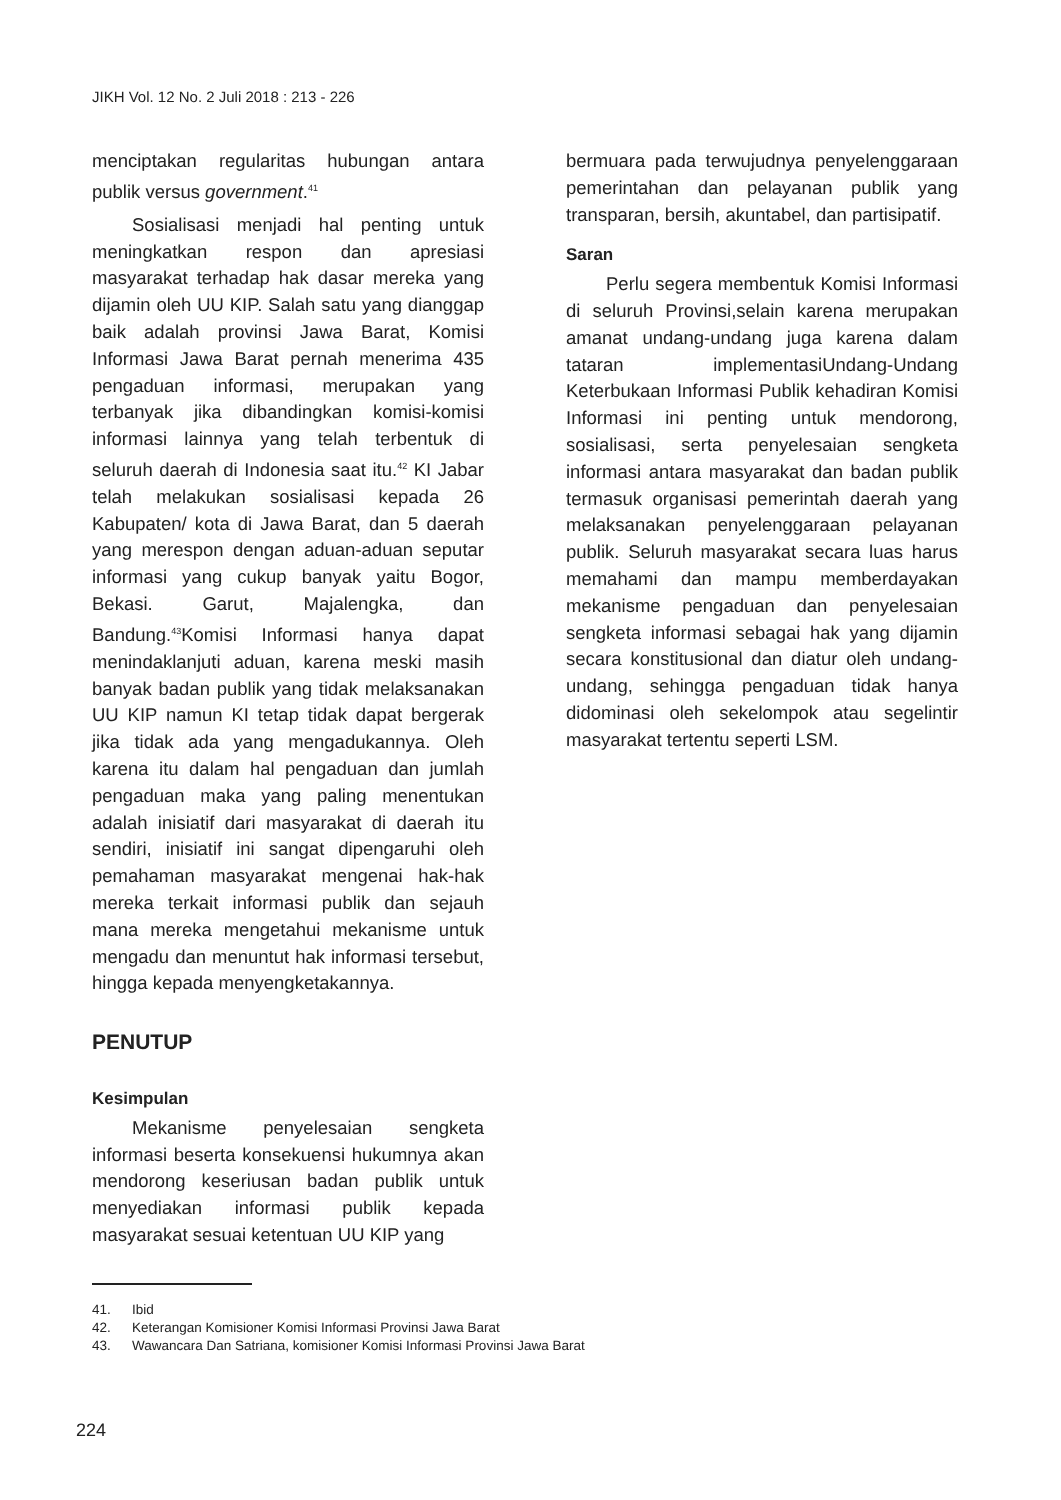JIKH Vol. 12 No. 2 Juli 2018 : 213 - 226
menciptakan regularitas hubungan antara publik versus government.<sup>41</sup>
Sosialisasi menjadi hal penting untuk meningkatkan respon dan apresiasi masyarakat terhadap hak dasar mereka yang dijamin oleh UU KIP. Salah satu yang dianggap baik adalah provinsi Jawa Barat, Komisi Informasi Jawa Barat pernah menerima 435 pengaduan informasi, merupakan yang terbanyak jika dibandingkan komisi-komisi informasi lainnya yang telah terbentuk di seluruh daerah di Indonesia saat itu.<sup>42</sup> KI Jabar telah melakukan sosialisasi kepada 26 Kabupaten/ kota di Jawa Barat, dan 5 daerah yang merespon dengan aduan-aduan seputar informasi yang cukup banyak yaitu Bogor, Bekasi. Garut, Majalengka, dan Bandung.<sup>43</sup>Komisi Informasi hanya dapat menindaklanjuti aduan, karena meski masih banyak badan publik yang tidak melaksanakan UU KIP namun KI tetap tidak dapat bergerak jika tidak ada yang mengadukannya. Oleh karena itu dalam hal pengaduan dan jumlah pengaduan maka yang paling menentukan adalah inisiatif dari masyarakat di daerah itu sendiri, inisiatif ini sangat dipengaruhi oleh pemahaman masyarakat mengenai hak-hak mereka terkait informasi publik dan sejauh mana mereka mengetahui mekanisme untuk mengadu dan menuntut hak informasi tersebut, hingga kepada menyengketakannya.
PENUTUP
Kesimpulan
Mekanisme penyelesaian sengketa informasi beserta konsekuensi hukumnya akan mendorong keseriusan badan publik untuk menyediakan informasi publik kepada masyarakat sesuai ketentuan UU KIP yang
bermuara pada terwujudnya penyelenggaraan pemerintahan dan pelayanan publik yang transparan, bersih, akuntabel, dan partisipatif.
Saran
Perlu segera membentuk Komisi Informasi di seluruh Provinsi,selain karena merupakan amanat undang-undang juga karena dalam tataran implementasiUndang-Undang Keterbukaan Informasi Publik kehadiran Komisi Informasi ini penting untuk mendorong, sosialisasi, serta penyelesaian sengketa informasi antara masyarakat dan badan publik termasuk organisasi pemerintah daerah yang melaksanakan penyelenggaraan pelayanan publik. Seluruh masyarakat secara luas harus memahami dan mampu memberdayakan mekanisme pengaduan dan penyelesaian sengketa informasi sebagai hak yang dijamin secara konstitusional dan diatur oleh undang-undang, sehingga pengaduan tidak hanya didominasi oleh sekelompok atau segelintir masyarakat tertentu seperti LSM.
41. Ibid
42. Keterangan Komisioner Komisi Informasi Provinsi Jawa Barat
43. Wawancara Dan Satriana, komisioner Komisi Informasi Provinsi Jawa Barat
224